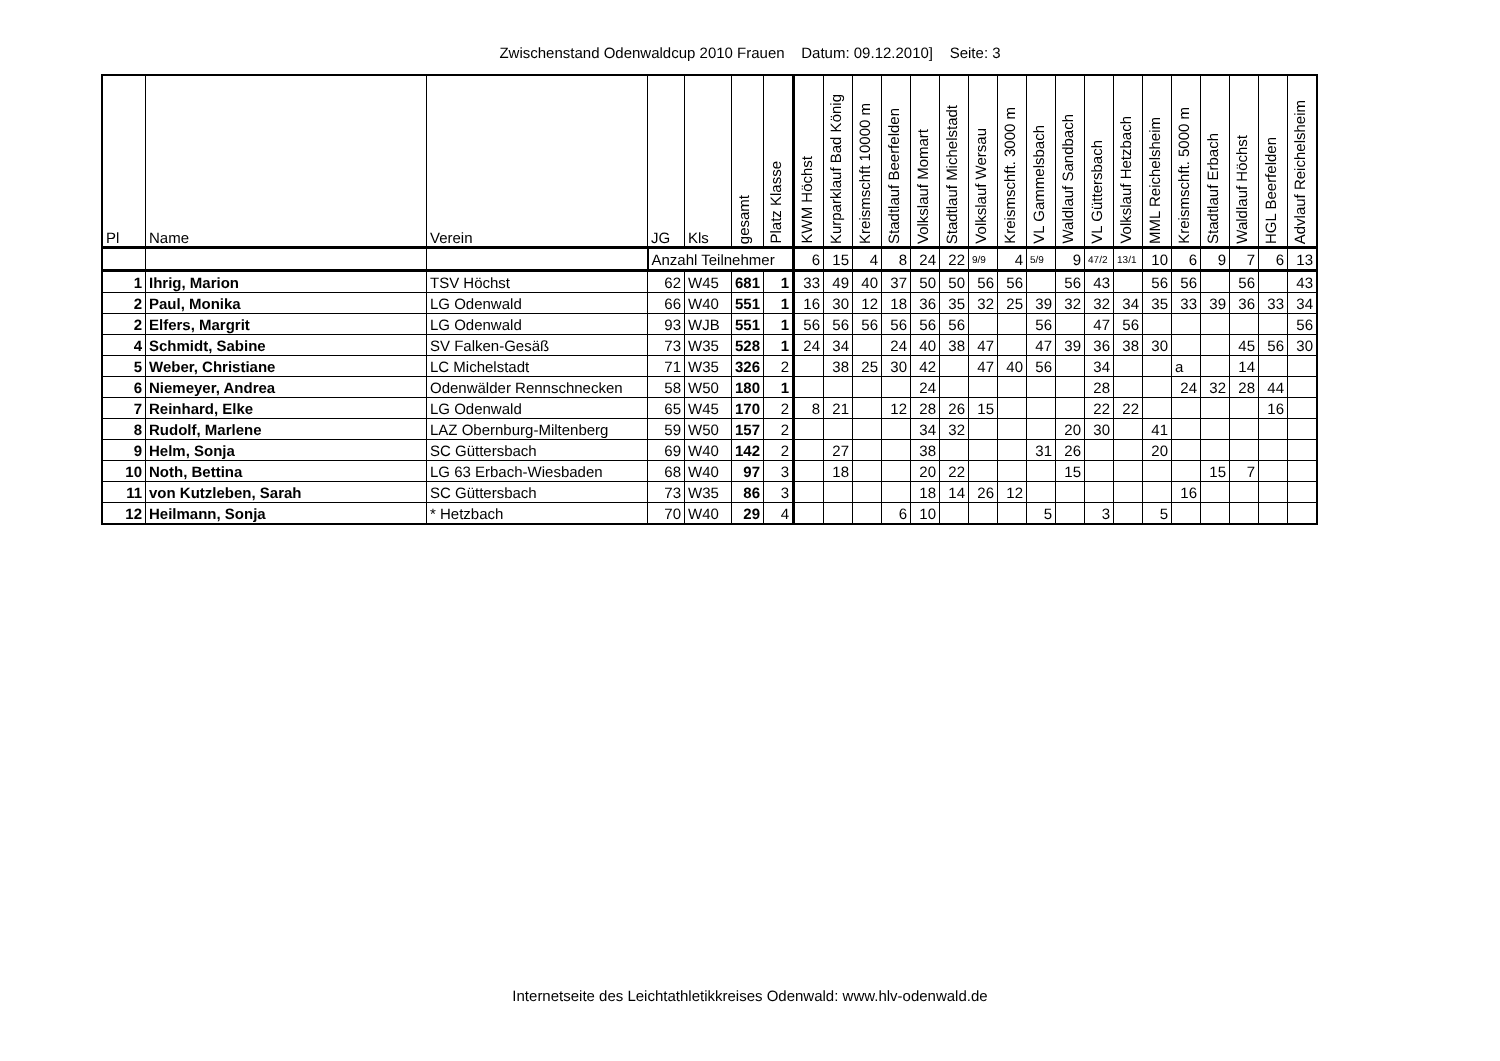Zwischenstand Odenwaldcup 2010 Frauen Datum: 09.12.2010] Seite: 3
| Pl | Name | Verein | JG | Kls | gesamt | Platz Klasse | KWM Höchst | Kurparklauf Bad König | Kreismschft 10000 m | Stadtlauf Beerfelden | Volkslauf Momart | Stadtlauf Michelstadt | Volkslauf Wersau | Kreismschft. 3000 m | VL Gammelsbach | Waldlauf Sandbach | VL Güttersbach | Volkslauf Hetzbach | MML Reichelsheim | Kreismschft. 5000 m | Stadtlauf Erbach | Waldlauf Höchst | HGL Beerfelden | Advlauf Reichelsheim |
| --- | --- | --- | --- | --- | --- | --- | --- | --- | --- | --- | --- | --- | --- | --- | --- | --- | --- | --- | --- | --- | --- | --- | --- | --- |
| | | | Anzahl Teilnehmer | | | | 6 | 15 | 4 | 8 | 24 | 22 | 9/9 | 4 | 5/9 | 9 | 47/2 | 13/1 | 10 | 6 | 9 | 7 | 6 | 13 |
| 1 | Ihrig, Marion | TSV Höchst | 62 | W45 | 681 | 1 | 33 | 49 | 40 | 37 | 50 | 50 | 56 | 56 | | 56 | 43 | | 56 | 56 | | 56 | | 43 |
| 2 | Paul, Monika | LG Odenwald | 66 | W40 | 551 | 1 | 16 | 30 | 12 | 18 | 36 | 35 | 32 | 25 | 39 | 32 | 32 | 34 | 35 | 33 | 39 | 36 | 33 | 34 |
| 2 | Elfers, Margrit | LG Odenwald | 93 | WJB | 551 | 1 | 56 | 56 | 56 | 56 | 56 | 56 | | | 56 | | 47 | 56 | | | | | | 56 |
| 4 | Schmidt, Sabine | SV Falken-Gesäß | 73 | W35 | 528 | 1 | 24 | 34 | | 24 | 40 | 38 | 47 | | 47 | 39 | 36 | 38 | 30 | | | 45 | 56 | 30 |
| 5 | Weber, Christiane | LC Michelstadt | 71 | W35 | 326 | 2 | | 38 | 25 | 30 | 42 | | 47 | 40 | 56 | | 34 | | | a | | 14 | | |
| 6 | Niemeyer, Andrea | Odenwälder Rennschnecken | 58 | W50 | 180 | 1 | | | | | 24 | | | | | | 28 | | | 24 | 32 | 28 | 44 | |
| 7 | Reinhard, Elke | LG Odenwald | 65 | W45 | 170 | 2 | 8 | 21 | | 12 | 28 | 26 | 15 | | | | 22 | 22 | | | | | 16 | |
| 8 | Rudolf, Marlene | LAZ Obernburg-Miltenberg | 59 | W50 | 157 | 2 | | | | | 34 | 32 | | | | 20 | 30 | | 41 | | | | | |
| 9 | Helm, Sonja | SC Güttersbach | 69 | W40 | 142 | 2 | | 27 | | | 38 | | | | 31 | 26 | | | 20 | | | | | |
| 10 | Noth, Bettina | LG 63 Erbach-Wiesbaden | 68 | W40 | 97 | 3 | | 18 | | | 20 | 22 | | | | 15 | | | | | 15 | 7 | | |
| 11 | von Kutzleben, Sarah | SC Güttersbach | 73 | W35 | 86 | 3 | | | | | 18 | 14 | 26 | 12 | | | | | | 16 | | | | |
| 12 | Heilmann, Sonja | * Hetzbach | 70 | W40 | 29 | 4 | | | | 6 | 10 | | | | 5 | | 3 | | 5 | | | | | |
Internetseite des Leichtathletikkreises Odenwald: www.hlv-odenwald.de